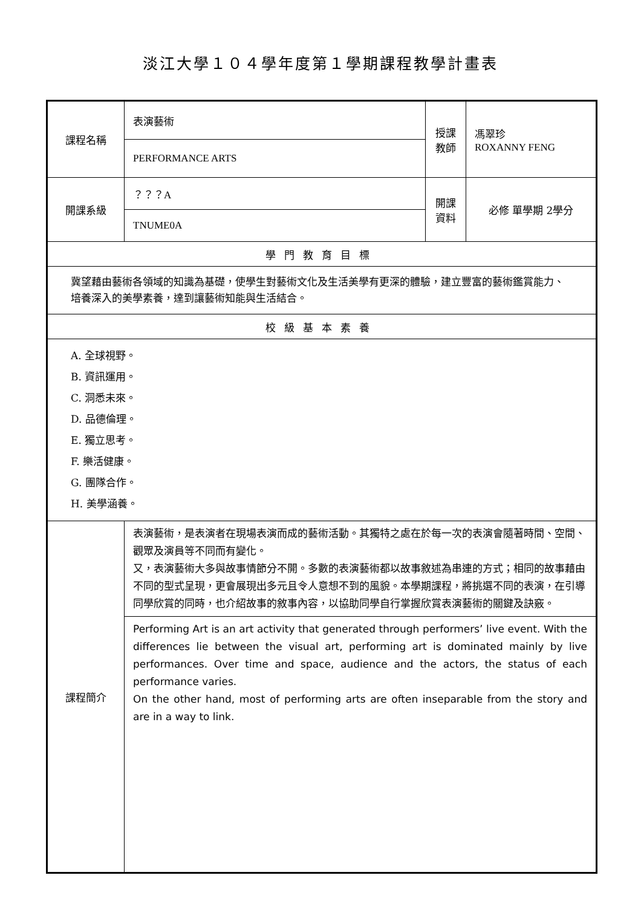淡江大學１０４學年度第１學期課程教學計畫表
| 課程名稱 | 表演藝術 | 授課 教師 | 馮翠珍 ROXANNY FENG |
| | PERFORMANCE ARTS | | |
| 開課系級 | ？？？A | 開課 資料 | 必修 單學期 2學分 |
| | TNUME0A | | |
| 學門教育目標 | | | |
| 冀望藉由藝術各領域的知識為基礎，使學生對藝術文化及生活美學有更深的體驗，建立豐富的藝術鑑賞能力、培養深入的美學素養，達到讓藝術知能與生活結合。 | | | |
| 校級基本素養 | | | |
| A. 全球視野。 B. 資訊運用。 C. 洞悉未來。 D. 品德倫理。 E. 獨立思考。 F. 樂活健康。 G. 團隊合作。 H. 美學涵養。 | | | |
| 課程簡介 | 表演藝術，是表演者在現場表演而成的藝術活動。其獨特之處在於每一次的表演會隨著時間、空間、觀眾及演員等不同而有變化。 又，表演藝術大多與故事情節分不開。多數的表演藝術都以故事敘述為串連的方式；相同的故事藉由不同的型式呈現，更會展現出多元且令人意想不到的風貌。本學期課程，將挑選不同的表演，在引導同學欣賞的同時，也介紹故事的敘事內容，以協助同學自行掌握欣賞表演藝術的關鍵及訣竅。 | | |
| | Performing Art is an art activity that generated through performers’ live event. With the differences lie between the visual art, performing art is dominated mainly by live performances. Over time and space, audience and the actors, the status of each performance varies. On the other hand, most of performing arts are often inseparable from the story and are in a way to link. | | |